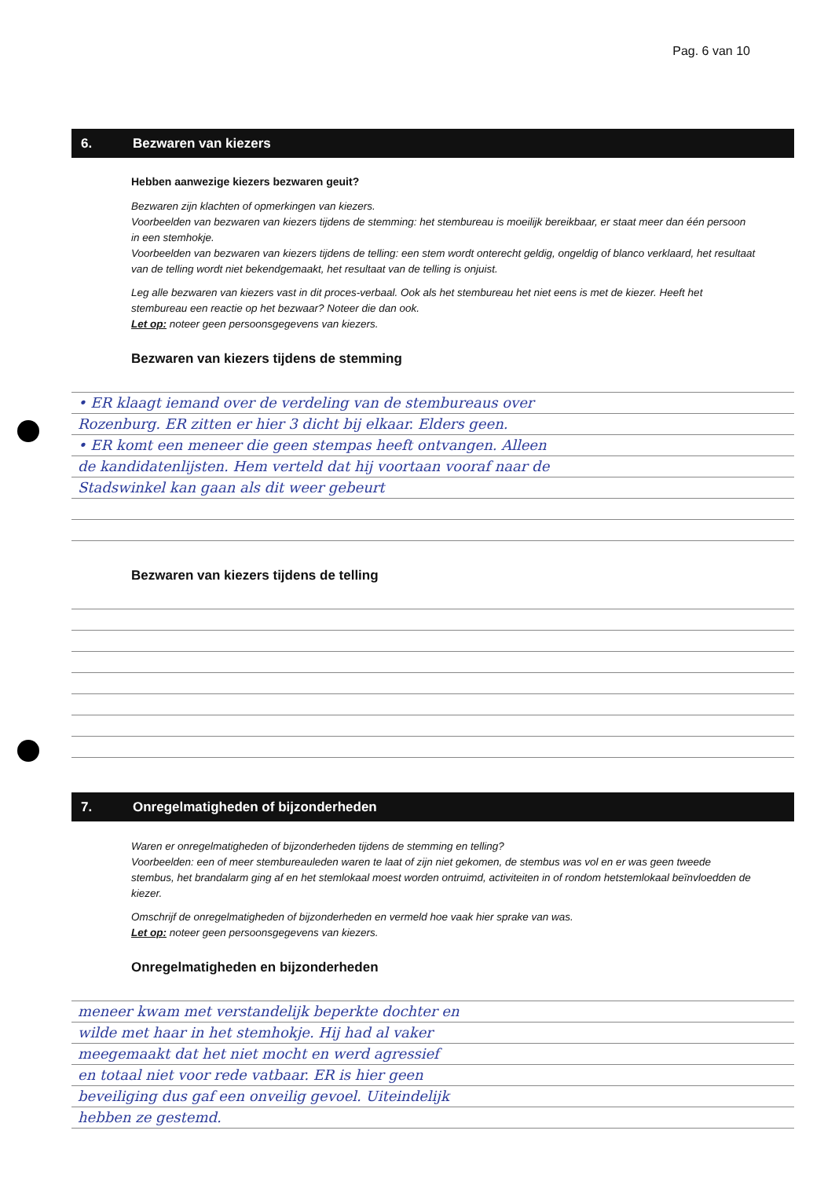Pag. 6 van 10
6. Bezwaren van kiezers
Hebben aanwezige kiezers bezwaren geuit?
Bezwaren zijn klachten of opmerkingen van kiezers.
Voorbeelden van bezwaren van kiezers tijdens de stemming: het stembureau is moeilijk bereikbaar, er staat meer dan één persoon in een stemhokje.
Voorbeelden van bezwaren van kiezers tijdens de telling: een stem wordt onterecht geldig, ongeldig of blanco verklaard, het resultaat van de telling wordt niet bekendgemaakt, het resultaat van de telling is onjuist.
Leg alle bezwaren van kiezers vast in dit proces-verbaal. Ook als het stembureau het niet eens is met de kiezer. Heeft het stembureau een reactie op het bezwaar? Noteer die dan ook.
Let op: noteer geen persoonsgegevens van kiezers.
Bezwaren van kiezers tijdens de stemming
• ER klaagt iemand over de verdeling van de stembureaus over
Rozenburg. ER zitten er hier 3 dicht bij elkaar. Elders geen.
• ER komt een meneer die geen stempas heeft ontvangen. Alleen
de kandidatenlijsten. Hem verteld dat hij voortaan vooraf naar de
Stadswinkel kan gaan als dit weer gebeurt
Bezwaren van kiezers tijdens de telling
7. Onregelmatigheden of bijzonderheden
Waren er onregelmatigheden of bijzonderheden tijdens de stemming en telling?
Voorbeelden: een of meer stembureauleden waren te laat of zijn niet gekomen, de stembus was vol en er was geen tweede stembus, het brandalarm ging af en het stemlokaal moest worden ontruimd, activiteiten in of rondom hetstemlokaal beïnvloedden de kiezer.
Omschrijf de onregelmatigheden of bijzonderheden en vermeld hoe vaak hier sprake van was.
Let op: noteer geen persoonsgegevens van kiezers.
Onregelmatigheden en bijzonderheden
meneer kwam met verstandelijk beperkte dochter en
wilde met haar in het stemhokje. Hij had al vaker
meegemaakt dat het niet mocht en werd agressief
en totaal niet voor rede vatbaar. ER is hier geen
beveiliging dus gaf een onveilig gevoel. Uiteindelijk
hebben ze gestemd.